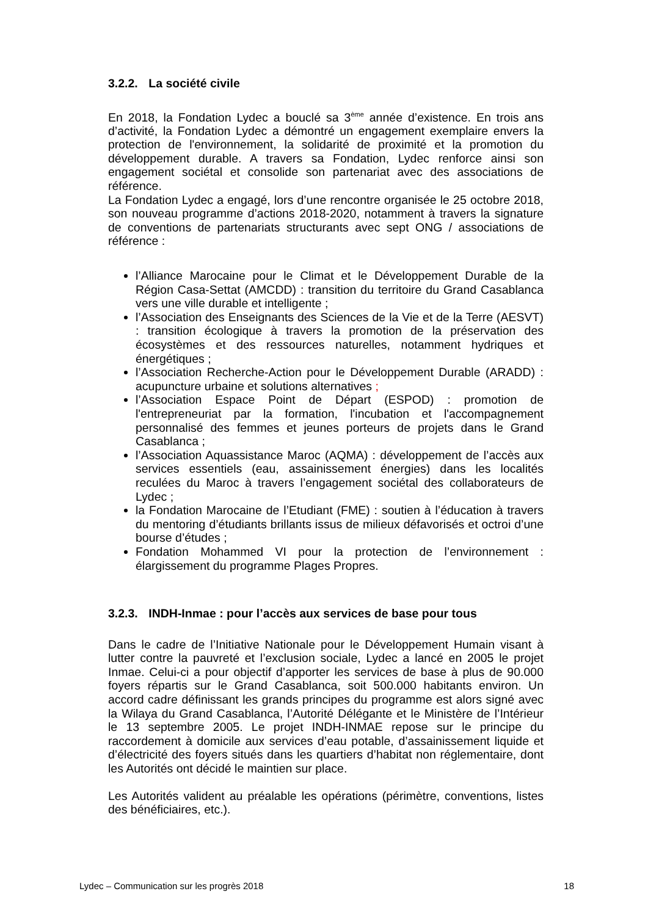3.2.2. La société civile
En 2018, la Fondation Lydec a bouclé sa 3<sup>ème</sup> année d’existence. En trois ans d’activité, la Fondation Lydec a démontré un engagement exemplaire envers la protection de l'environnement, la solidarité de proximité et la promotion du développement durable. A travers sa Fondation, Lydec renforce ainsi son engagement sociétal et consolide son partenariat avec des associations de référence.
La Fondation Lydec a engagé, lors d’une rencontre organisée le 25 octobre 2018, son nouveau programme d’actions 2018-2020, notamment à travers la signature de conventions de partenariats structurants avec sept ONG / associations de référence :
l’Alliance Marocaine pour le Climat et le Développement Durable de la Région Casa-Settat (AMCDD) : transition du territoire du Grand Casablanca vers une ville durable et intelligente ;
l’Association des Enseignants des Sciences de la Vie et de la Terre (AESVT) : transition écologique à travers la promotion de la préservation des écosystèmes et des ressources naturelles, notamment hydriques et énergétiques ;
l’Association Recherche-Action pour le Développement Durable (ARADD) : acupuncture urbaine et solutions alternatives ;
l’Association Espace Point de Départ (ESPOD) : promotion de l'entrepreneuriat par la formation, l'incubation et l'accompagnement personnalisé des femmes et jeunes porteurs de projets dans le Grand Casablanca ;
l’Association Aquassistance Maroc (AQMA) : développement de l’accès aux services essentiels (eau, assainissement énergies) dans les localités reculées du Maroc à travers l’engagement sociétal des collaborateurs de Lydec ;
la Fondation Marocaine de l’Etudiant (FME) : soutien à l’éducation à travers du mentoring d’étudiants brillants issus de milieux défavorisés et octroi d’une bourse d’études ;
Fondation Mohammed VI pour la protection de l’environnement : élargissement du programme Plages Propres.
3.2.3. INDH-Inmae : pour l’accès aux services de base pour tous
Dans le cadre de l’Initiative Nationale pour le Développement Humain visant à lutter contre la pauvreté et l’exclusion sociale, Lydec a lancé en 2005 le projet Inmae. Celui-ci a pour objectif d’apporter les services de base à plus de 90.000 foyers répartis sur le Grand Casablanca, soit 500.000 habitants environ. Un accord cadre définissant les grands principes du programme est alors signé avec la Wilaya du Grand Casablanca, l’Autorité Délégante et le Ministère de l’Intérieur le 13 septembre 2005. Le projet INDH-INMAE repose sur le principe du raccordement à domicile aux services d’eau potable, d’assainissement liquide et d’électricité des foyers situés dans les quartiers d’habitat non réglementaire, dont les Autorités ont décidé le maintien sur place.
Les Autorités valident au préalable les opérations (périmètre, conventions, listes des bénéficiaires, etc.).
Lydec – Communication sur les progrès 2018 18